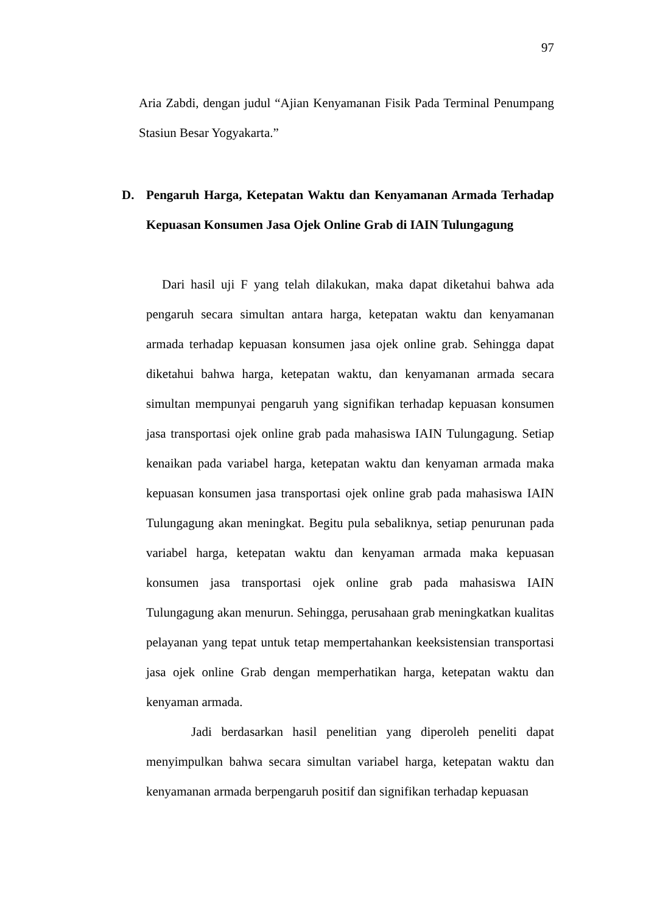97
Aria Zabdi, dengan judul “Ajian Kenyamanan Fisik Pada Terminal Penumpang Stasiun Besar Yogyakarta.”
D. Pengaruh Harga, Ketepatan Waktu dan Kenyamanan Armada Terhadap Kepuasan Konsumen Jasa Ojek Online Grab di IAIN Tulungagung
Dari hasil uji F yang telah dilakukan, maka dapat diketahui bahwa ada pengaruh secara simultan antara harga, ketepatan waktu dan kenyamanan armada terhadap kepuasan konsumen jasa ojek online grab. Sehingga dapat diketahui bahwa harga, ketepatan waktu, dan kenyamanan armada secara simultan mempunyai pengaruh yang signifikan terhadap kepuasan konsumen jasa transportasi ojek online grab pada mahasiswa IAIN Tulungagung. Setiap kenaikan pada variabel harga, ketepatan waktu dan kenyaman armada maka kepuasan konsumen jasa transportasi ojek online grab pada mahasiswa IAIN Tulungagung akan meningkat. Begitu pula sebaliknya, setiap penurunan pada variabel harga, ketepatan waktu dan kenyaman armada maka kepuasan konsumen jasa transportasi ojek online grab pada mahasiswa IAIN Tulungagung akan menurun. Sehingga, perusahaan grab meningkatkan kualitas pelayanan yang tepat untuk tetap mempertahankan keeksistensian transportasi jasa ojek online Grab dengan memperhatikan harga, ketepatan waktu dan kenyaman armada.
Jadi berdasarkan hasil penelitian yang diperoleh peneliti dapat menyimpulkan bahwa secara simultan variabel harga, ketepatan waktu dan kenyamanan armada berpengaruh positif dan signifikan terhadap kepuasan